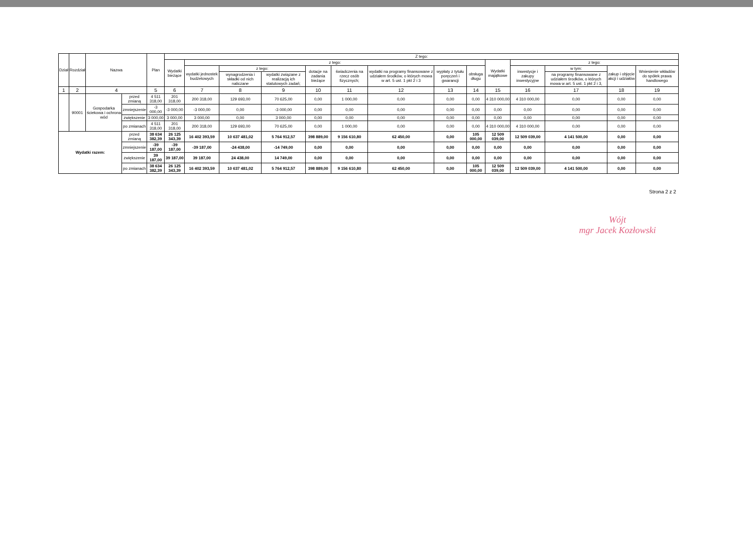| Dział | Rozdział | Nazwa | | Plan | Z tego: | | | | | | | | | | | | | |
| --- | --- | --- | --- | --- | --- | --- | --- | --- | --- | --- | --- | --- | --- | --- | --- | --- | --- | --- |
| | | | | | Wydatki bieżące | z tego: | | | | | | | | Wydatki majątkowe | z tego: | | | |
| | | | | | | wydatki jednostek budżetowych | z tego: | | dotacje na zadania bieżące | świadczenia na rzecz osób fizycznych; | wydatki na programy finansowane z udziałem środków, o których mowa w art. 5 ust. 1 pkt 2 i 3 | wypłaty z tytułu poręczeń i gwarancji | obsługa długu | | inwestycje i zakupy inwestycyjne | w tym: | zakup i objęcie akcji i udziałów | Wniesienie wkładów do spółek prawa handlowego |
| | | | | | | | wynagrodzenia i składki od nich naliczane | wydatki związane z realizacją ich statutowych zadań; | | | | | | | | na programy finansowane z udziałem środków, o których mowa w art. 5 ust. 1 pkt 2 i 3, | | |
| 1 | 2 | 4 | | 5 | 6 | 7 | 8 | 9 | 10 | 11 | 12 | 13 | 14 | 15 | 16 | 17 | 18 | 19 |
| | 90001 | Gospodarka ściekowa i ochrona wód | przed zmianą | 4 511 318,00 | 201 318,00 | 200 318,00 | 129 693,00 | 70 625,00 | 0,00 | 1 000,00 | 0,00 | 0,00 | 0,00 | 4 310 000,00 | 4 310 000,00 | 0,00 | 0,00 | 0,00 |
| | | | zmniejszenie | -3 000,00 | -3 000,00 | -3 000,00 | 0,00 | -3 000,00 | 0,00 | 0,00 | 0,00 | 0,00 | 0,00 | 0,00 | 0,00 | 0,00 | 0,00 | 0,00 |
| | | | zwiększenie | 3 000,00 | 3 000,00 | 3 000,00 | 0,00 | 3 000,00 | 0,00 | 0,00 | 0,00 | 0,00 | 0,00 | 0,00 | 0,00 | 0,00 | 0,00 | 0,00 |
| | | | po zmianach | 4 511 318,00 | 201 318,00 | 200 318,00 | 129 693,00 | 70 625,00 | 0,00 | 1 000,00 | 0,00 | 0,00 | 0,00 | 4 310 000,00 | 4 310 000,00 | 0,00 | 0,00 | 0,00 |
| Wydatki razem: | | | przed zmianą | 38 634 382,39 | 26 125 343,39 | 16 402 393,59 | 10 637 481,02 | 5 764 912,57 | 398 889,00 | 9 156 610,80 | 62 450,00 | 0,00 | 105 000,00 | 12 509 039,00 | 12 509 039,00 | 4 141 500,00 | 0,00 | 0,00 |
| | | | zmniejszenie | -39 187,00 | -39 187,00 | -39 187,00 | -24 438,00 | -14 749,00 | 0,00 | 0,00 | 0,00 | 0,00 | 0,00 | 0,00 | 0,00 | 0,00 | 0,00 | 0,00 |
| | | | zwiększenie | 39 187,00 | 39 187,00 | 39 187,00 | 24 438,00 | 14 749,00 | 0,00 | 0,00 | 0,00 | 0,00 | 0,00 | 0,00 | 0,00 | 0,00 | 0,00 | 0,00 |
| | | | po zmianach | 38 634 382,39 | 26 125 343,39 | 16 402 393,59 | 10 637 481,02 | 5 764 912,57 | 398 889,00 | 9 156 610,80 | 62 450,00 | 0,00 | 105 000,00 | 12 509 039,00 | 12 509 039,00 | 4 141 500,00 | 0,00 | 0,00 |
Strona 2 z 2
Wójt
mgr Jacek Kozłowski